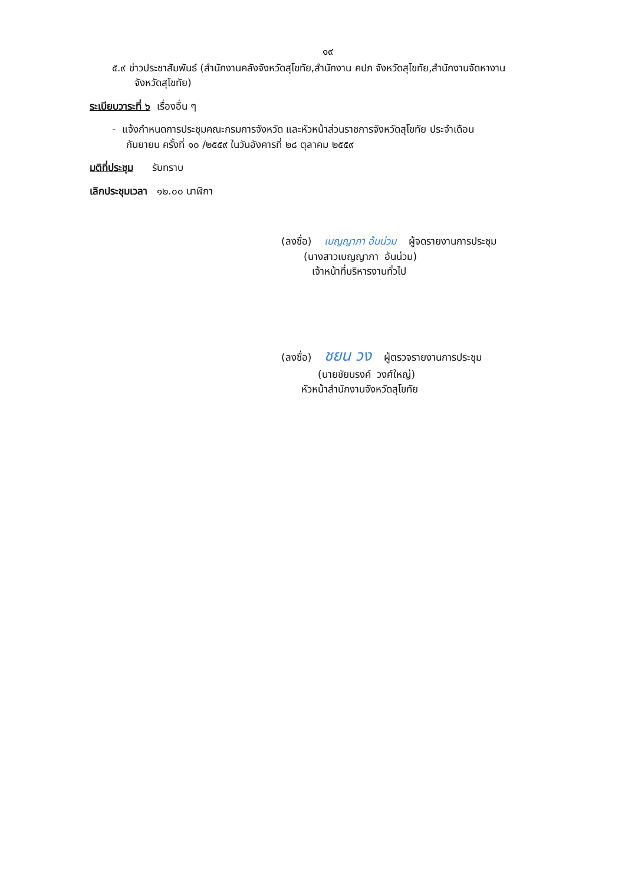๑๙
๕.๙ ข่าวประชาสัมพันธ์ (สำนักงานคลังจังหวัดสุโขทัย,สำนักงาน คปภ จังหวัดสุโขทัย,สำนักงานจัดหางาน
จังหวัดสุโขทัย)
ระเบียบวาระที่ ๖ เรื่องอื่น ๆ
- แจ้งกำหนดการประชุมคณะกรมการจังหวัด และหัวหน้าส่วนราชการจังหวัดสุโขทัย ประจำเดือน
กันยายน ครั้งที่ ๑๐ /๒๕๕๙ ในวันอังคารที่ ๒๘ ตุลาคม ๒๕๕๙
มติที่ประชุม รับทราบ
เลิกประชุมเวลา ๑๒.๐๐ นาฬิกา
(ลงชื่อ) เบญญาภา อ้นน่วม ผู้จดรายงานการประชุม
(นางสาวเบญญาภา อ้นน่วม)
เจ้าหน้าที่บริหารงานทั่วไป
(ลงชื่อ) ชยน วง ผู้ตรวจรายงานการประชุม
(นายชัยนรงค์ วงศ์ใหญ่)
หัวหน้าสำนักงานจังหวัดสุโขทัย